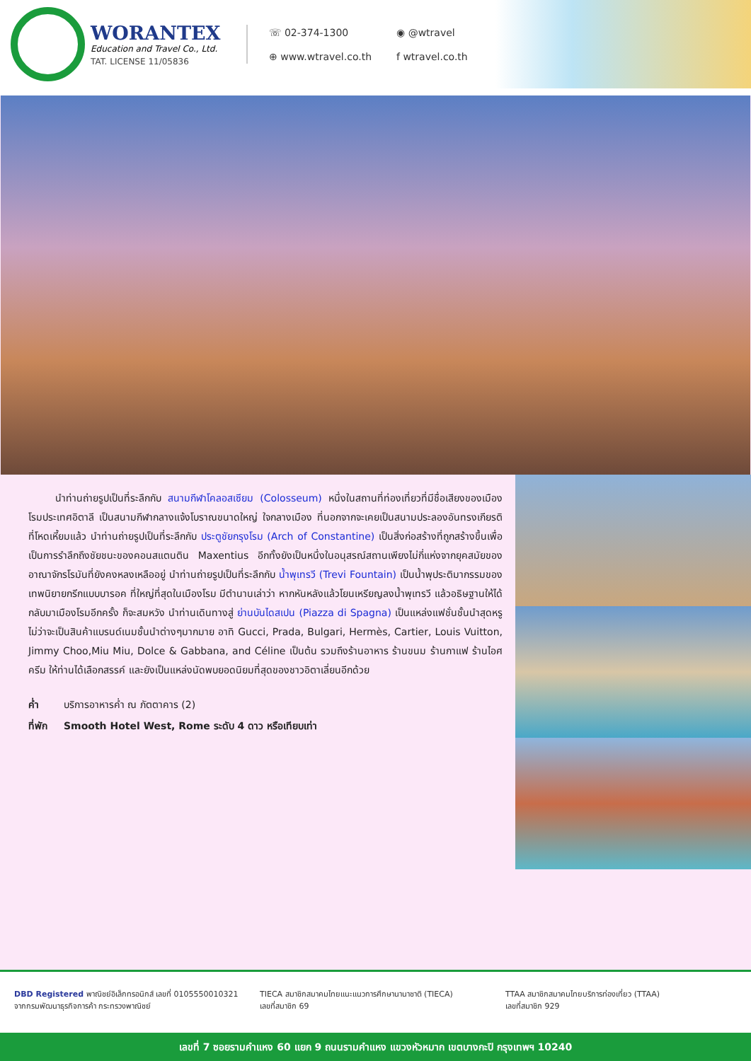WORANTEX
Education and Travel Co., Ltd.
TAT. LICENSE 11/05836
☏ 02-374-1300 ◉ @wtravel ⊕ www.wtravel.co.th f wtravel.co.th
นำท่านถ่ายรูปเป็นที่ระลึกกับ สนามกีฬาโคลอสเซียม (Colosseum) หนึ่งในสถานที่ท่องเที่ยวที่มีชื่อเสียงของเมืองโรมประเทศอิตาลี เป็นสนามกีฬากลางแจ้งโบราณขนาดใหญ่ ใจกลางเมือง ที่นอกจากจะเคยเป็นสนามประลองอันทรงเกียรติที่โหดเหี้ยมแล้ว นำท่านถ่ายรูปเป็นที่ระลึกกับ ประตูชัยกรุงโรม (Arch of Constantine) เป็นสิ่งก่อสร้างที่ถูกสร้างขึ้นเพื่อเป็นการรำลึกถึงชัยชนะของคอนสแตนติน Maxentius อีกทั้งยังเป็นหนึ่งในอนุสรณ์สถานเพียงไม่กี่แห่งจากยุคสมัยของอาณาจักรโรมันที่ยังคงหลงเหลืออยู่ นำท่านถ่ายรูปเป็นที่ระลึกกับ น้ำพุเทรวี (Trevi Fountain) เป็นน้ำพุประติมากรรมของเทพนิยายกรีกแบบบารอค ที่ใหญ่ที่สุดในเมืองโรม มีตำนานเล่าว่า หากหันหลังแล้วโยนเหรียญลงน้ำพุเทรวี แล้วอธิษฐานให้ได้กลับมาเมืองโรมอีกครั้ง ก็จะสมหวัง นำท่านเดินทางสู่ ย่านบันไดสเปน (Piazza di Spagna) เป็นแหล่งแฟชั่นชั้นนำสุดหรู ไม่ว่าจะเป็นสินค้าแบรนด์เนมชั้นนำต่างๆมากมาย อาทิ Gucci, Prada, Bulgari, Hermès, Cartier, Louis Vuitton, Jimmy Choo,Miu Miu, Dolce & Gabbana, and Céline เป็นต้น รวมถึงร้านอาหาร ร้านขนม ร้านกาแฟ ร้านไอศครีม ให้ท่านได้เลือกสรรค์ และยังเป็นแหล่งนัดพบยอดนิยมที่สุดของชาวอิตาเลี่ยนอีกด้วย
ค่ำ บริการอาหารค่ำ ณ ภัตตาคาร (2)
ที่พัก Smooth Hotel West, Rome ระดับ 4 ดาว หรือเทียบเท่า
DBD Registered พาณิชย์อิเล็กทรอนิกส์ เลขที่ 0105550010321
จากกรมพัฒนาธุรกิจการค้า กระทรวงพาณิชย์
TIECA สมาชิกสมาคมไทยแนะแนวการศึกษานานาชาติ (TIECA)
เลขที่สมาชิก 69
TTAA สมาชิกสมาคมไทยบริการท่องเที่ยว (TTAA)
เลขที่สมาชิก 929
เลขที่ 7 ซอยรามคำแหง 60 แยก 9 ถนนรามคำแหง แขวงหัวหมาก เขตบางกะปิ กรุงเทพฯ 10240